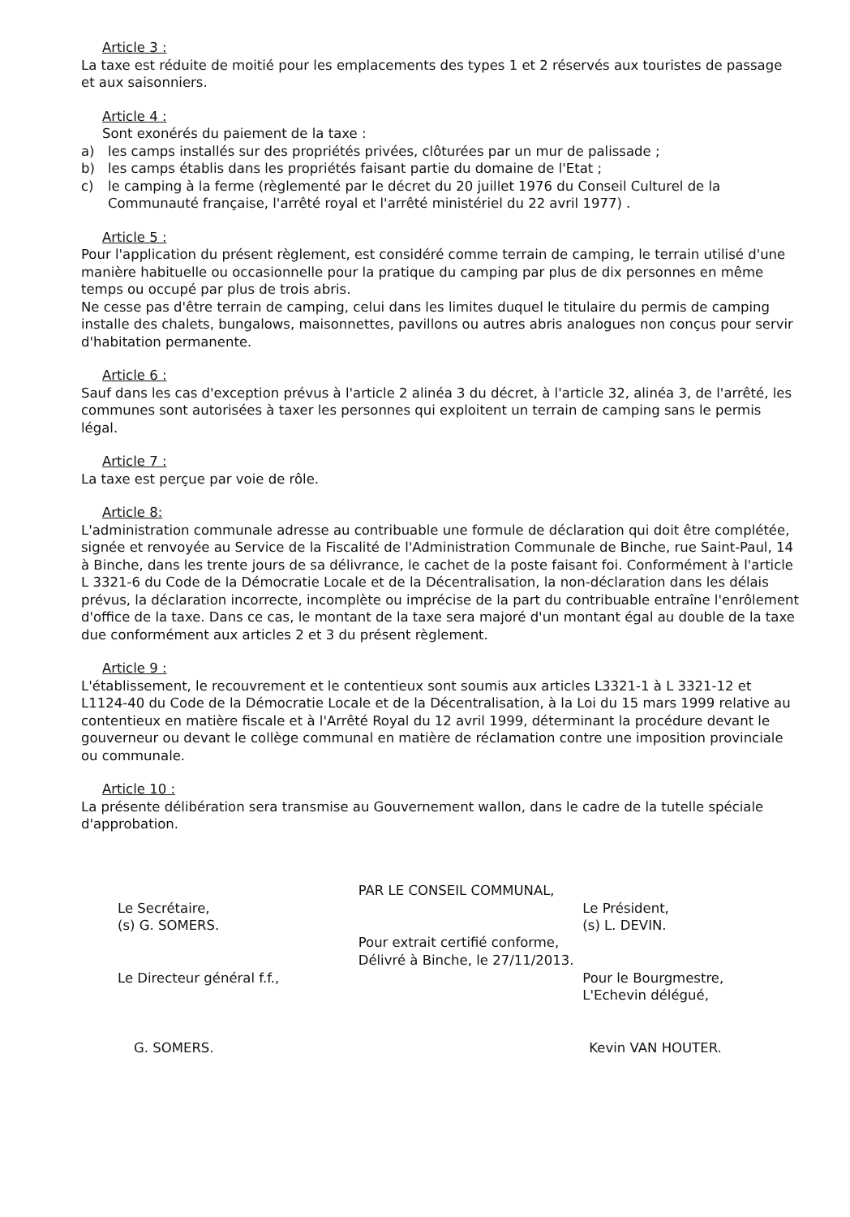Article 3 :
La taxe est réduite de moitié pour les emplacements des types 1 et 2 réservés aux touristes de passage et aux saisonniers.
Article 4 :
Sont exonérés du paiement de la taxe :
a) les camps installés sur des propriétés privées, clôturées par un mur de palissade ;
b) les camps établis dans les propriétés faisant partie du domaine de l'Etat ;
c) le camping à la ferme (règlementé par le décret du 20 juillet 1976 du Conseil Culturel de la Communauté française, l'arrêté royal et l'arrêté ministériel du 22 avril 1977) .
Article 5 :
Pour l'application du présent règlement, est considéré comme terrain de camping, le terrain utilisé d'une manière habituelle ou occasionnelle pour la pratique du camping par plus de dix personnes en même temps ou occupé par plus de trois abris.
Ne cesse pas d'être terrain de camping, celui dans les limites duquel le titulaire du permis de camping installe des chalets, bungalows, maisonnettes, pavillons ou autres abris analogues non conçus pour servir d'habitation permanente.
Article 6 :
Sauf dans les cas d'exception prévus à l'article 2 alinéa 3 du décret, à l'article 32, alinéa 3, de l'arrêté, les communes sont autorisées à taxer les personnes qui exploitent un terrain de camping sans le permis légal.
Article 7 :
La taxe est perçue par voie de rôle.
Article 8:
L'administration communale adresse au contribuable une formule de déclaration qui doit être complétée, signée et renvoyée au Service de la Fiscalité de l'Administration Communale de Binche, rue Saint-Paul, 14 à Binche, dans les trente jours de sa délivrance, le cachet de la poste faisant foi. Conformément à l'article L 3321-6 du Code de la Démocratie Locale et de la Décentralisation, la non-déclaration dans les délais prévus, la déclaration incorrecte, incomplète ou imprécise de la part du contribuable entraîne l'enrôlement d'office de la taxe. Dans ce cas, le montant de la taxe sera majoré d'un montant égal au double de la taxe due conformément aux articles 2 et 3 du présent règlement.
Article 9 :
L'établissement, le recouvrement et le contentieux sont soumis aux articles L3321-1 à L 3321-12 et L1124-40 du Code de la Démocratie Locale et de la Décentralisation, à la Loi du 15 mars 1999 relative au contentieux en matière fiscale et à l'Arrêté Royal du 12 avril 1999, déterminant la procédure devant le gouverneur ou devant le collège communal en matière de réclamation contre une imposition provinciale ou communale.
Article 10 :
La présente délibération sera transmise au Gouvernement wallon, dans le cadre de la tutelle spéciale d'approbation.
Le Secrétaire,
(s) G. SOMERS.
Le Directeur général f.f.,
G. SOMERS.
PAR LE CONSEIL COMMUNAL,
Pour extrait certifié conforme,
Délivré à Binche, le 27/11/2013.
Le Président,
(s) L. DEVIN.
Pour le Bourgmestre,
L'Echevin délégué,
Kevin VAN HOUTER.